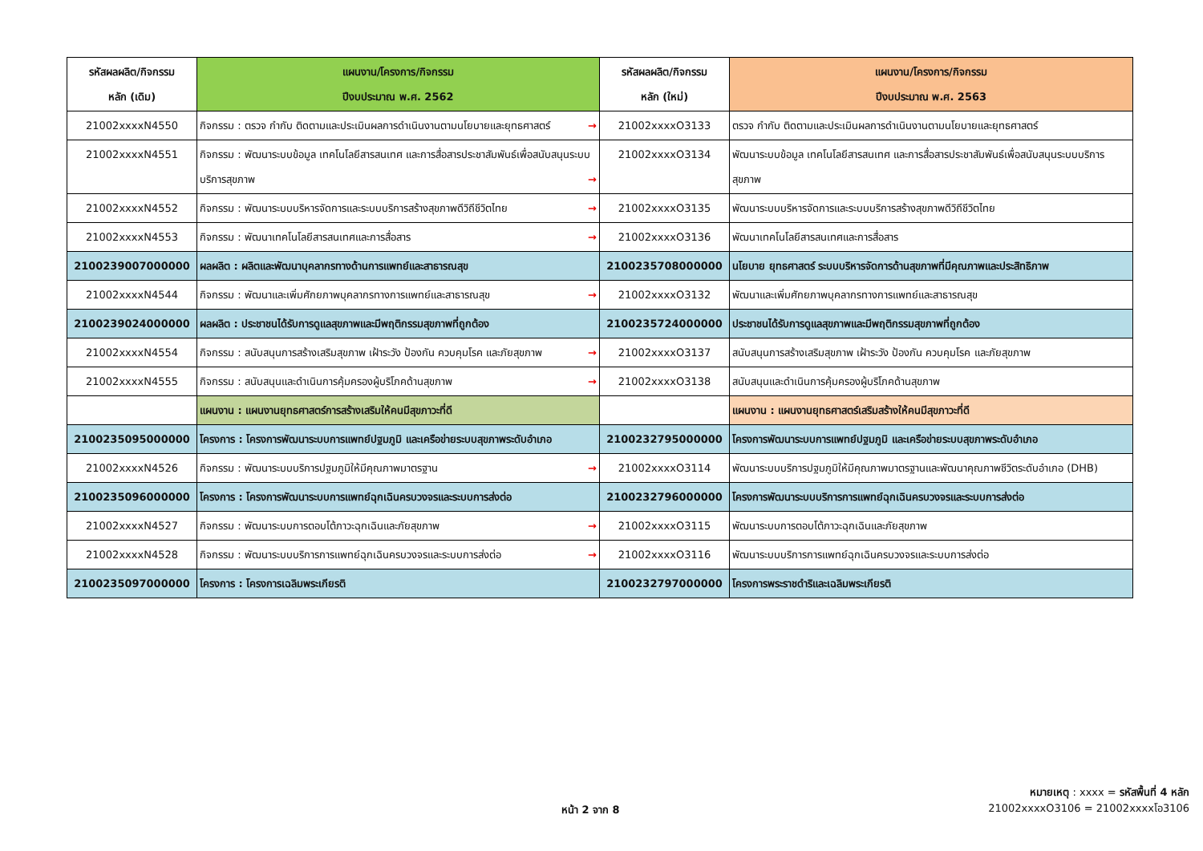| รหัสผลผลิต/กิจกรรม หลัก (เดิม) | แผนงาน/โครงการ/กิจกรรม ปีงบประมาณ พ.ศ. 2562 | รหัสผลผลิต/กิจกรรม หลัก (ใหม่) | แผนงาน/โครงการ/กิจกรรม ปีงบประมาณ พ.ศ. 2563 |
| --- | --- | --- | --- |
| 21002xxxxN4550 | กิจกรรม : ตรวจ กำกับ ติดตามและประเมินผลการดำเนินงานตามนโยบายและยุทธศาสตร์ → | 21002xxxxO3133 | ตรวจ กำกับ ติดตามและประเมินผลการดำเนินงานตามนโยบายและยุทธศาสตร์ |
| 21002xxxxN4551 | กิจกรรม : พัฒนาระบบข้อมูล เทคโนโลยีสารสนเทศ และการสื่อสารประชาสัมพันธ์เพื่อสนับสนุนระบบบริการสุขภาพ → | 21002xxxxO3134 | พัฒนาระบบข้อมูล เทคโนโลยีสารสนเทศ และการสื่อสารประชาสัมพันธ์เพื่อสนับสนุนระบบบริการสุขภาพ |
| 21002xxxxN4552 | กิจกรรม : พัฒนาระบบบริหารจัดการและระบบบริการสร้างสุขภาพดีวิถีชีวิตไทย → | 21002xxxxO3135 | พัฒนาระบบบริหารจัดการและระบบบริการสร้างสุขภาพดีวิถีชีวิตไทย |
| 21002xxxxN4553 | กิจกรรม : พัฒนาเทคโนโลยีสารสนเทศและการสื่อสาร → | 21002xxxxO3136 | พัฒนาเทคโนโลยีสารสนเทศและการสื่อสาร |
| 2100239007000000 | ผลผลิต : ผลิตและพัฒนาบุคลากรทางด้านการแพทย์และสาธารณสุข | 2100235708000000 | นโยบาย ยุทธศาสตร์ ระบบบริหารจัดการด้านสุขภาพที่มีคุณภาพและประสิทธิภาพ |
| 21002xxxxN4544 | กิจกรรม : พัฒนาและเพิ่มศักยภาพบุคลากรทางการแพทย์และสาธารณสุข → | 21002xxxxO3132 | พัฒนาและเพิ่มศักยภาพบุคลากรทางการแพทย์และสาธารณสุข |
| 2100239024000000 | ผลผลิต : ประชาชนได้รับการดูแลสุขภาพและมีพฤติกรรมสุขภาพที่ถูกต้อง | 2100235724000000 | ประชาชนได้รับการดูแลสุขภาพและมีพฤติกรรมสุขภาพที่ถูกต้อง |
| 21002xxxxN4554 | กิจกรรม : สนับสนุนการสร้างเสริมสุขภาพ เฝ้าระวัง ป้องกัน ควบคุมโรค และภัยสุขภาพ → | 21002xxxxO3137 | สนับสนุนการสร้างเสริมสุขภาพ เฝ้าระวัง ป้องกัน ควบคุมโรค และภัยสุขภาพ |
| 21002xxxxN4555 | กิจกรรม : สนับสนุนและดำเนินการคุ้มครองผู้บริโภคด้านสุขภาพ → | 21002xxxxO3138 | สนับสนุนและดำเนินการคุ้มครองผู้บริโภคด้านสุขภาพ |
| | แผนงาน : แผนงานยุทธศาสตร์การสร้างเสริมให้คนมีสุขภาวะที่ดี | | แผนงาน : แผนงานยุทธศาสตร์เสริมสร้างให้คนมีสุขภาวะที่ดี |
| 2100235095000000 | โครงการ : โครงการพัฒนาระบบการแพทย์ปฐมภูมิ และเครือข่ายระบบสุขภาพระดับอำเภอ | 2100232795000000 | โครงการพัฒนาระบบการแพทย์ปฐมภูมิ และเครือข่ายระบบสุขภาพระดับอำเภอ |
| 21002xxxxN4526 | กิจกรรม : พัฒนาระบบบริการปฐมภูมิให้มีคุณภาพมาตรฐาน → | 21002xxxxO3114 | พัฒนาระบบบริการปฐมภูมิให้มีคุณภาพมาตรฐานและพัฒนาคุณภาพชีวิตระดับอำเภอ (DHB) |
| 2100235096000000 | โครงการ : โครงการพัฒนาระบบการแพทย์ฉุกเฉินครบวงจรและระบบการส่งต่อ | 2100232796000000 | โครงการพัฒนาระบบบริการการแพทย์ฉุกเฉินครบวงจรและระบบการส่งต่อ |
| 21002xxxxN4527 | กิจกรรม : พัฒนาระบบการตอบโต้ภาวะฉุกเฉินและภัยสุขภาพ → | 21002xxxxO3115 | พัฒนาระบบการตอบโต้ภาวะฉุกเฉินและภัยสุขภาพ |
| 21002xxxxN4528 | กิจกรรม : พัฒนาระบบบริการการแพทย์ฉุกเฉินครบวงจรและระบบการส่งต่อ → | 21002xxxxO3116 | พัฒนาระบบบริการการแพทย์ฉุกเฉินครบวงจรและระบบการส่งต่อ |
| 2100235097000000 | โครงการ : โครงการเฉลิมพระเกียรติ | 2100232797000000 | โครงการพระราชดำริและเฉลิมพระเกียรติ |
หน้า 2 จาก 8
หมายเหตุ : xxxx = รหัสพื้นที่ 4 หลัก
21002xxxxO3106 = 21002xxxxโอ3106